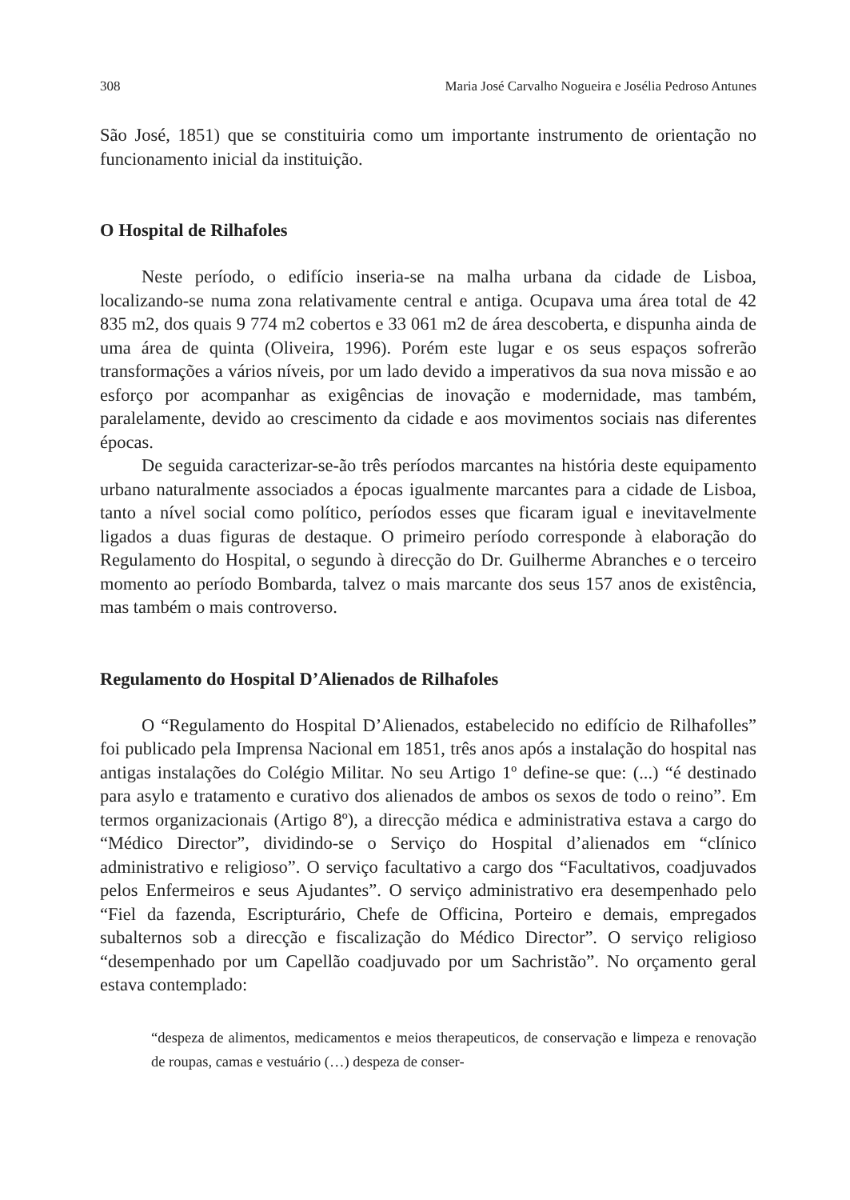308 Maria José Carvalho Nogueira e Josélia Pedroso Antunes
São José, 1851) que se constituiria como um importante instrumento de orienta­ção no funcionamento inicial da instituição.
O Hospital de Rilhafoles
Neste período, o edifício inseria-se na malha urbana da cidade de Lisboa, localizando-se numa zona relativamente central e antiga. Ocupava uma área total de 42 835 m2, dos quais 9 774 m2 cobertos e 33 061 m2 de área descoberta, e dispunha ainda de uma área de quinta (Oliveira, 1996). Porém este lugar e os seus espaços sofrerão transformações a vários níveis, por um lado devido a impe­rativos da sua nova missão e ao esforço por acompanhar as exigências de inova­ção e modernidade, mas também, paralelamente, devido ao crescimento da cidade e aos movimentos sociais nas diferentes épocas.
De seguida caracterizar-se-ão três períodos marcantes na história deste equi­pamento urbano naturalmente associados a épocas igualmente marcantes para a cidade de Lisboa, tanto a nível social como político, períodos esses que ficaram igual e inevitavelmente ligados a duas figuras de destaque. O primeiro período corresponde à elaboração do Regulamento do Hospital, o segundo à direcção do Dr. Guilherme Abranches e o terceiro momento ao período Bombarda, talvez o mais marcante dos seus 157 anos de existência, mas também o mais controverso.
Regulamento do Hospital D’Alienados de Rilhafoles
O “Regulamento do Hospital D’Alienados, estabelecido no edifício de Rilhafolles” foi publicado pela Imprensa Nacional em 1851, três anos após a instalação do hospi­tal nas antigas instalações do Colégio Militar. No seu Artigo 1º define-se que: (...) “é destinado para asylo e tratamento e curativo dos alienados de ambos os sexos de todo o reino”. Em termos organizacionais (Artigo 8º), a direcção médica e administrativa estava a cargo do “Médico Director”, dividindo-se o Serviço do Hospital d’alienados em “clínico administrativo e religioso”. O serviço facultativo a cargo dos “Facultati­vos, coadjuvados pelos Enfermeiros e seus Ajudantes”. O serviço administrativo era desempenhado pelo “Fiel da fazenda, Escripturário, Chefe de Officina, Porteiro e demais, empregados subalternos sob a direcção e fiscalização do Médico Director”. O serviço religioso “desempenhado por um Capellão coadjuvado por um Sachristão”. No orçamento geral estava contemplado:
“despeza de alimentos, medicamentos e meios therapeuticos, de conservação e limpeza e renovação de roupas, camas e vestuário (…) despeza de conser-